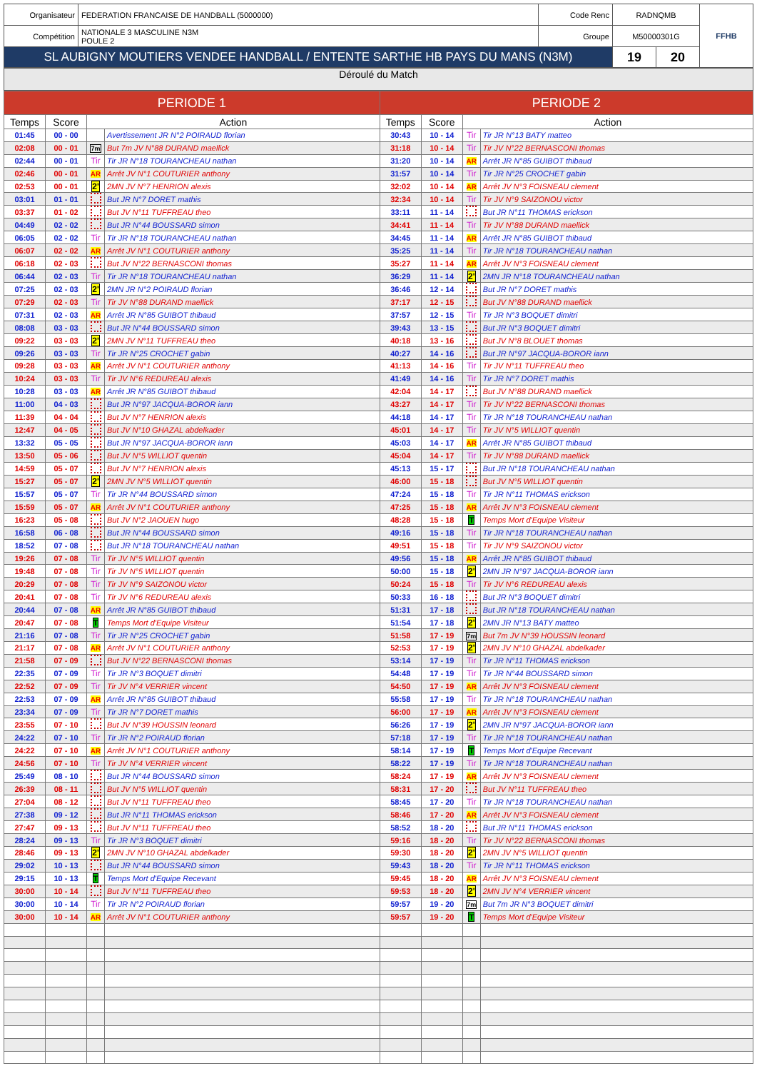| Organisateur | FEDERATION FRANCAISE DE HANDBALL (5000000) | Code Renc | RADNQMB | | FFHB |
| Compétition | NATIONALE 3 MASCULINE N3M POULE 2 | Groupe | M50000301G | | |
| SL AUBIGNY MOUTIERS VENDEE HANDBALL / ENTENTE SARTHE HB PAYS DU MANS (N3M) | | | 19 | 20 | |
Déroulé du Match
| PERIODE 1 | | | | PERIODE 2 | | | |
| Temps | Score | Action | | Temps | Score | Action | |
| 01:45 | 00 - 00 | | Avertissement JR N°2 POIRAUD florian | 30:43 | 10 - 14 | Tir | Tir JR N°13 BATY matteo |
| 02:08 | 00 - 01 | 7m | But 7m JV N°88 DURAND maellick | 31:18 | 10 - 14 | Tir | Tir JV N°22 BERNASCONI thomas |
| 02:44 | 00 - 01 | Tir | Tir JR N°18 TOURANCHEAU nathan | 31:20 | 10 - 14 | AR | Arrêt JR N°85 GUIBOT thibaud |
| 02:46 | 00 - 01 | AR | Arrêt JV N°1 COUTURIER anthony | 31:57 | 10 - 14 | Tir | Tir JR N°25 CROCHET gabin |
| 02:53 | 00 - 01 | 2' | 2MN JV N°7 HENRION alexis | 32:02 | 10 - 14 | AR | Arrêt JV N°3 FOISNEAU clement |
| 03:01 | 01 - 01 | | But JR N°7 DORET mathis | 32:34 | 10 - 14 | Tir | Tir JV N°9 SAIZONOU victor |
| 03:37 | 01 - 02 | | But JV N°11 TUFFREAU theo | 33:11 | 11 - 14 | | But JR N°11 THOMAS erickson |
| 04:49 | 02 - 02 | | But JR N°44 BOUSSARD simon | 34:41 | 11 - 14 | Tir | Tir JV N°88 DURAND maellick |
| 06:05 | 02 - 02 | Tir | Tir JR N°18 TOURANCHEAU nathan | 34:45 | 11 - 14 | AR | Arrêt JR N°85 GUIBOT thibaud |
| 06:07 | 02 - 02 | AR | Arrêt JV N°1 COUTURIER anthony | 35:25 | 11 - 14 | Tir | Tir JR N°18 TOURANCHEAU nathan |
| 06:18 | 02 - 03 | | But JV N°22 BERNASCONI thomas | 35:27 | 11 - 14 | AR | Arrêt JV N°3 FOISNEAU clement |
| 06:44 | 02 - 03 | Tir | Tir JR N°18 TOURANCHEAU nathan | 36:29 | 11 - 14 | 2' | 2MN JR N°18 TOURANCHEAU nathan |
| 07:25 | 02 - 03 | 2' | 2MN JR N°2 POIRAUD florian | 36:46 | 12 - 14 | | But JR N°7 DORET mathis |
| 07:29 | 02 - 03 | Tir | Tir JV N°88 DURAND maellick | 37:17 | 12 - 15 | | But JV N°88 DURAND maellick |
| 07:31 | 02 - 03 | AR | Arrêt JR N°85 GUIBOT thibaud | 37:57 | 12 - 15 | Tir | Tir JR N°3 BOQUET dimitri |
| 08:08 | 03 - 03 | | But JR N°44 BOUSSARD simon | 39:43 | 13 - 15 | | But JR N°3 BOQUET dimitri |
| 09:22 | 03 - 03 | 2' | 2MN JV N°11 TUFFREAU theo | 40:18 | 13 - 16 | | But JV N°8 BLOUET thomas |
| 09:26 | 03 - 03 | Tir | Tir JR N°25 CROCHET gabin | 40:27 | 14 - 16 | | But JR N°97 JACQUA-BOROR iann |
| 09:28 | 03 - 03 | AR | Arrêt JV N°1 COUTURIER anthony | 41:13 | 14 - 16 | Tir | Tir JV N°11 TUFFREAU theo |
| 10:24 | 03 - 03 | Tir | Tir JV N°6 REDUREAU alexis | 41:49 | 14 - 16 | Tir | Tir JR N°7 DORET mathis |
| 10:28 | 03 - 03 | AR | Arrêt JR N°85 GUIBOT thibaud | 42:04 | 14 - 17 | | But JV N°88 DURAND maellick |
| 11:00 | 04 - 03 | | But JR N°97 JACQUA-BOROR iann | 43:27 | 14 - 17 | Tir | Tir JV N°22 BERNASCONI thomas |
| 11:39 | 04 - 04 | | But JV N°7 HENRION alexis | 44:18 | 14 - 17 | Tir | Tir JR N°18 TOURANCHEAU nathan |
| 12:47 | 04 - 05 | | But JV N°10 GHAZAL abdelkader | 45:01 | 14 - 17 | Tir | Tir JV N°5 WILLIOT quentin |
| 13:32 | 05 - 05 | | But JR N°97 JACQUA-BOROR iann | 45:03 | 14 - 17 | AR | Arrêt JR N°85 GUIBOT thibaud |
| 13:50 | 05 - 06 | | But JV N°5 WILLIOT quentin | 45:04 | 14 - 17 | Tir | Tir JV N°88 DURAND maellick |
| 14:59 | 05 - 07 | | But JV N°7 HENRION alexis | 45:13 | 15 - 17 | | But JR N°18 TOURANCHEAU nathan |
| 15:27 | 05 - 07 | 2' | 2MN JV N°5 WILLIOT quentin | 46:00 | 15 - 18 | | But JV N°5 WILLIOT quentin |
| 15:57 | 05 - 07 | Tir | Tir JR N°44 BOUSSARD simon | 47:24 | 15 - 18 | Tir | Tir JR N°11 THOMAS erickson |
| 15:59 | 05 - 07 | AR | Arrêt JV N°1 COUTURIER anthony | 47:25 | 15 - 18 | AR | Arrêt JV N°3 FOISNEAU clement |
| 16:23 | 05 - 08 | | But JV N°2 JAOUEN hugo | 48:28 | 15 - 18 | T | Temps Mort d'Equipe Visiteur |
| 16:58 | 06 - 08 | | But JR N°44 BOUSSARD simon | 49:16 | 15 - 18 | Tir | Tir JR N°18 TOURANCHEAU nathan |
| 18:52 | 07 - 08 | | But JR N°18 TOURANCHEAU nathan | 49:51 | 15 - 18 | Tir | Tir JV N°9 SAIZONOU victor |
| 19:26 | 07 - 08 | Tir | Tir JV N°5 WILLIOT quentin | 49:56 | 15 - 18 | AR | Arrêt JR N°85 GUIBOT thibaud |
| 19:48 | 07 - 08 | Tir | Tir JV N°5 WILLIOT quentin | 50:00 | 15 - 18 | 2' | 2MN JR N°97 JACQUA-BOROR iann |
| 20:29 | 07 - 08 | Tir | Tir JV N°9 SAIZONOU victor | 50:24 | 15 - 18 | Tir | Tir JV N°6 REDUREAU alexis |
| 20:41 | 07 - 08 | Tir | Tir JV N°6 REDUREAU alexis | 50:33 | 16 - 18 | | But JR N°3 BOQUET dimitri |
| 20:44 | 07 - 08 | AR | Arrêt JR N°85 GUIBOT thibaud | 51:31 | 17 - 18 | | But JR N°18 TOURANCHEAU nathan |
| 20:47 | 07 - 08 | T | Temps Mort d'Equipe Visiteur | 51:54 | 17 - 18 | 2' | 2MN JR N°13 BATY matteo |
| 21:16 | 07 - 08 | Tir | Tir JR N°25 CROCHET gabin | 51:58 | 17 - 19 | 7m | But 7m JV N°39 HOUSSIN leonard |
| 21:17 | 07 - 08 | AR | Arrêt JV N°1 COUTURIER anthony | 52:53 | 17 - 19 | 2' | 2MN JV N°10 GHAZAL abdelkader |
| 21:58 | 07 - 09 | | But JV N°22 BERNASCONI thomas | 53:14 | 17 - 19 | Tir | Tir JR N°11 THOMAS erickson |
| 22:35 | 07 - 09 | Tir | Tir JR N°3 BOQUET dimitri | 54:48 | 17 - 19 | Tir | Tir JR N°44 BOUSSARD simon |
| 22:52 | 07 - 09 | Tir | Tir JV N°4 VERRIER vincent | 54:50 | 17 - 19 | AR | Arrêt JV N°3 FOISNEAU clement |
| 22:53 | 07 - 09 | AR | Arrêt JR N°85 GUIBOT thibaud | 55:58 | 17 - 19 | Tir | Tir JR N°18 TOURANCHEAU nathan |
| 23:34 | 07 - 09 | Tir | Tir JR N°7 DORET mathis | 56:00 | 17 - 19 | AR | Arrêt JV N°3 FOISNEAU clement |
| 23:55 | 07 - 10 | | But JV N°39 HOUSSIN leonard | 56:26 | 17 - 19 | 2' | 2MN JR N°97 JACQUA-BOROR iann |
| 24:22 | 07 - 10 | Tir | Tir JR N°2 POIRAUD florian | 57:18 | 17 - 19 | Tir | Tir JR N°18 TOURANCHEAU nathan |
| 24:22 | 07 - 10 | AR | Arrêt JV N°1 COUTURIER anthony | 58:14 | 17 - 19 | T | Temps Mort d'Equipe Recevant |
| 24:56 | 07 - 10 | Tir | Tir JV N°4 VERRIER vincent | 58:22 | 17 - 19 | Tir | Tir JR N°18 TOURANCHEAU nathan |
| 25:49 | 08 - 10 | | But JR N°44 BOUSSARD simon | 58:24 | 17 - 19 | AR | Arrêt JV N°3 FOISNEAU clement |
| 26:39 | 08 - 11 | | But JV N°5 WILLIOT quentin | 58:31 | 17 - 20 | | But JV N°11 TUFFREAU theo |
| 27:04 | 08 - 12 | | But JV N°11 TUFFREAU theo | 58:45 | 17 - 20 | Tir | Tir JR N°18 TOURANCHEAU nathan |
| 27:38 | 09 - 12 | | But JR N°11 THOMAS erickson | 58:46 | 17 - 20 | AR | Arrêt JV N°3 FOISNEAU clement |
| 27:47 | 09 - 13 | | But JV N°11 TUFFREAU theo | 58:52 | 18 - 20 | | But JR N°11 THOMAS erickson |
| 28:24 | 09 - 13 | Tir | Tir JR N°3 BOQUET dimitri | 59:16 | 18 - 20 | Tir | Tir JV N°22 BERNASCONI thomas |
| 28:46 | 09 - 13 | 2' | 2MN JV N°10 GHAZAL abdelkader | 59:30 | 18 - 20 | 2' | 2MN JV N°5 WILLIOT quentin |
| 29:02 | 10 - 13 | | But JR N°44 BOUSSARD simon | 59:43 | 18 - 20 | Tir | Tir JR N°11 THOMAS erickson |
| 29:15 | 10 - 13 | T | Temps Mort d'Equipe Recevant | 59:45 | 18 - 20 | AR | Arrêt JV N°3 FOISNEAU clement |
| 30:00 | 10 - 14 | | But JV N°11 TUFFREAU theo | 59:53 | 18 - 20 | 2' | 2MN JV N°4 VERRIER vincent |
| 30:00 | 10 - 14 | Tir | Tir JR N°2 POIRAUD florian | 59:57 | 19 - 20 | 7m | But 7m JR N°3 BOQUET dimitri |
| 30:00 | 10 - 14 | AR | Arrêt JV N°1 COUTURIER anthony | 59:57 | 19 - 20 | T | Temps Mort d'Equipe Visiteur |